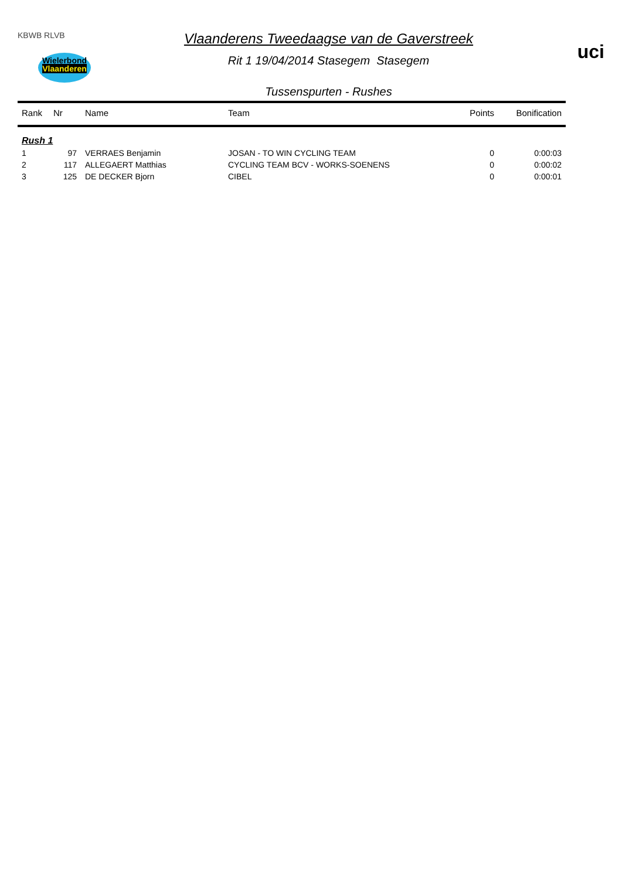KBWB RLVB
Wielerbond
Vlaanderen
Vlaanderens Tweedaagse van de Gaverstreek
Rit 1 19/04/2014 Stasegem Stasegem
Tussenspurten - Rushes
uci
| Rank | Nr | Name | Team | Points | Bonification |
| --- | --- | --- | --- | --- | --- |
| Rush 1 | | | | | |
| 1 | 97 | VERRAES Benjamin | JOSAN - TO WIN CYCLING TEAM | 0 | 0:00:03 |
| 2 | 117 | ALLEGAERT Matthias | CYCLING TEAM BCV - WORKS-SOENENS | 0 | 0:00:02 |
| 3 | 125 | DE DECKER Bjorn | CIBEL | 0 | 0:00:01 |